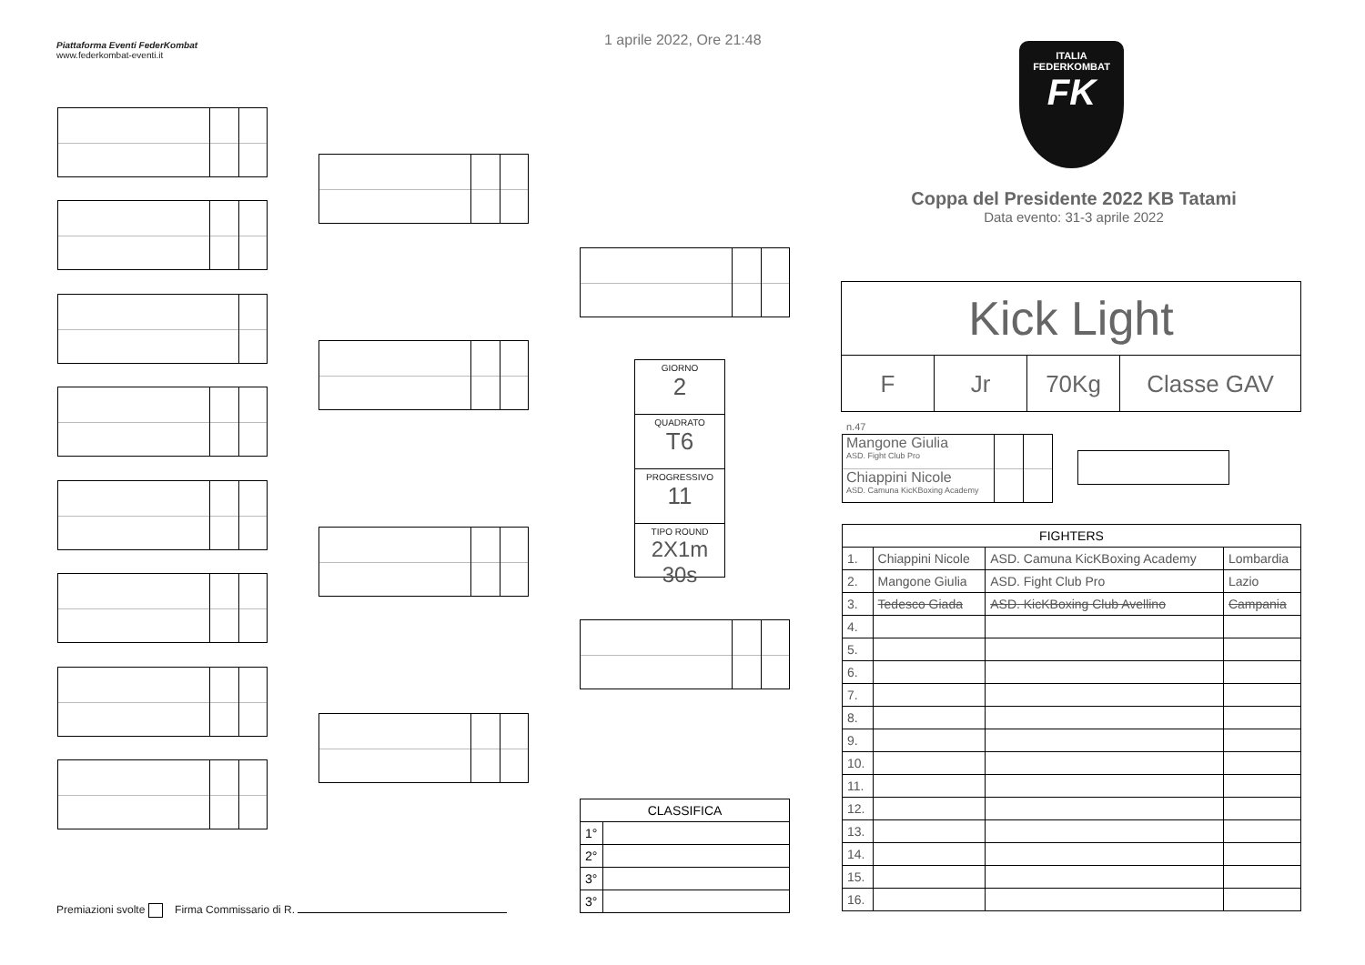Piattaforma Eventi FederKombat
www.federkombat-eventi.it
1 aprile 2022, Ore 21:48
ITALIA
FEDERKOMBAT
FK
Coppa del Presidente 2022 KB Tatami
Data evento: 31-3 aprile 2022
GIORNO
2
QUADRATO
T6
PROGRESSIVO
11
TIPO ROUND
2X1m 30s
Kick Light
F Jr 70Kg Classe GAV
n.47
Mangone Giulia
ASD. Fight Club Pro
Chiappini Nicole
ASD. Camuna KicKBoxing Academy
| FIGHTERS | | | |
| 1. | Chiappini Nicole | ASD. Camuna KicKBoxing Academy | Lombardia |
| 2. | Mangone Giulia | ASD. Fight Club Pro | Lazio |
| 3. | Tedesco Giada | ASD. KicKBoxing Club Avellino | Campania |
| 4. | | | |
| 5. | | | |
| 6. | | | |
| 7. | | | |
| 8. | | | |
| 9. | | | |
| 10. | | | |
| 11. | | | |
| 12. | | | |
| 13. | | | |
| 14. | | | |
| 15. | | | |
| 16. | | | |
| CLASSIFICA | |
| 1° | |
| 2° | |
| 3° | |
| 3° | |
Premiazioni svolte Firma Commissario di R.